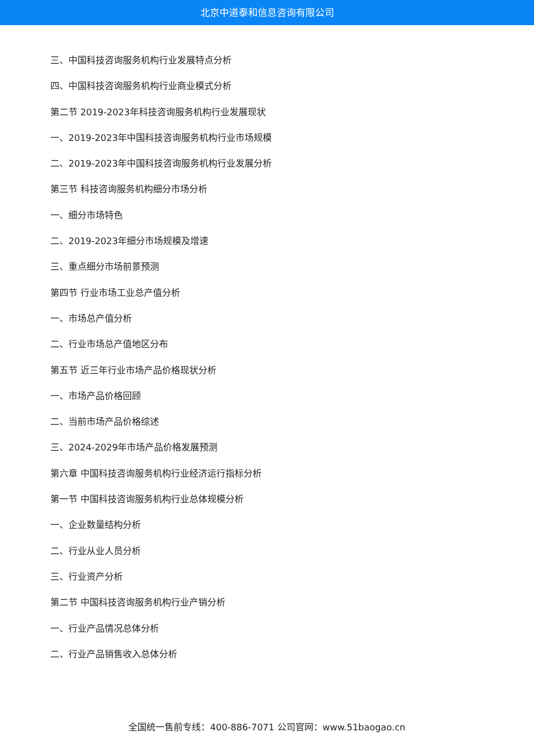北京中道泰和信息咨询有限公司
三、中国科技咨询服务机构行业发展特点分析
四、中国科技咨询服务机构行业商业模式分析
第二节 2019-2023年科技咨询服务机构行业发展现状
一、2019-2023年中国科技咨询服务机构行业市场规模
二、2019-2023年中国科技咨询服务机构行业发展分析
第三节 科技咨询服务机构细分市场分析
一、细分市场特色
二、2019-2023年细分市场规模及增速
三、重点细分市场前景预测
第四节 行业市场工业总产值分析
一、市场总产值分析
二、行业市场总产值地区分布
第五节 近三年行业市场产品价格现状分析
一、市场产品价格回顾
二、当前市场产品价格综述
三、2024-2029年市场产品价格发展预测
第六章 中国科技咨询服务机构行业经济运行指标分析
第一节 中国科技咨询服务机构行业总体规模分析
一、企业数量结构分析
二、行业从业人员分析
三、行业资产分析
第二节 中国科技咨询服务机构行业产销分析
一、行业产品情况总体分析
二、行业产品销售收入总体分析
全国统一售前专线：400-886-7071 公司官网：www.51baogao.cn